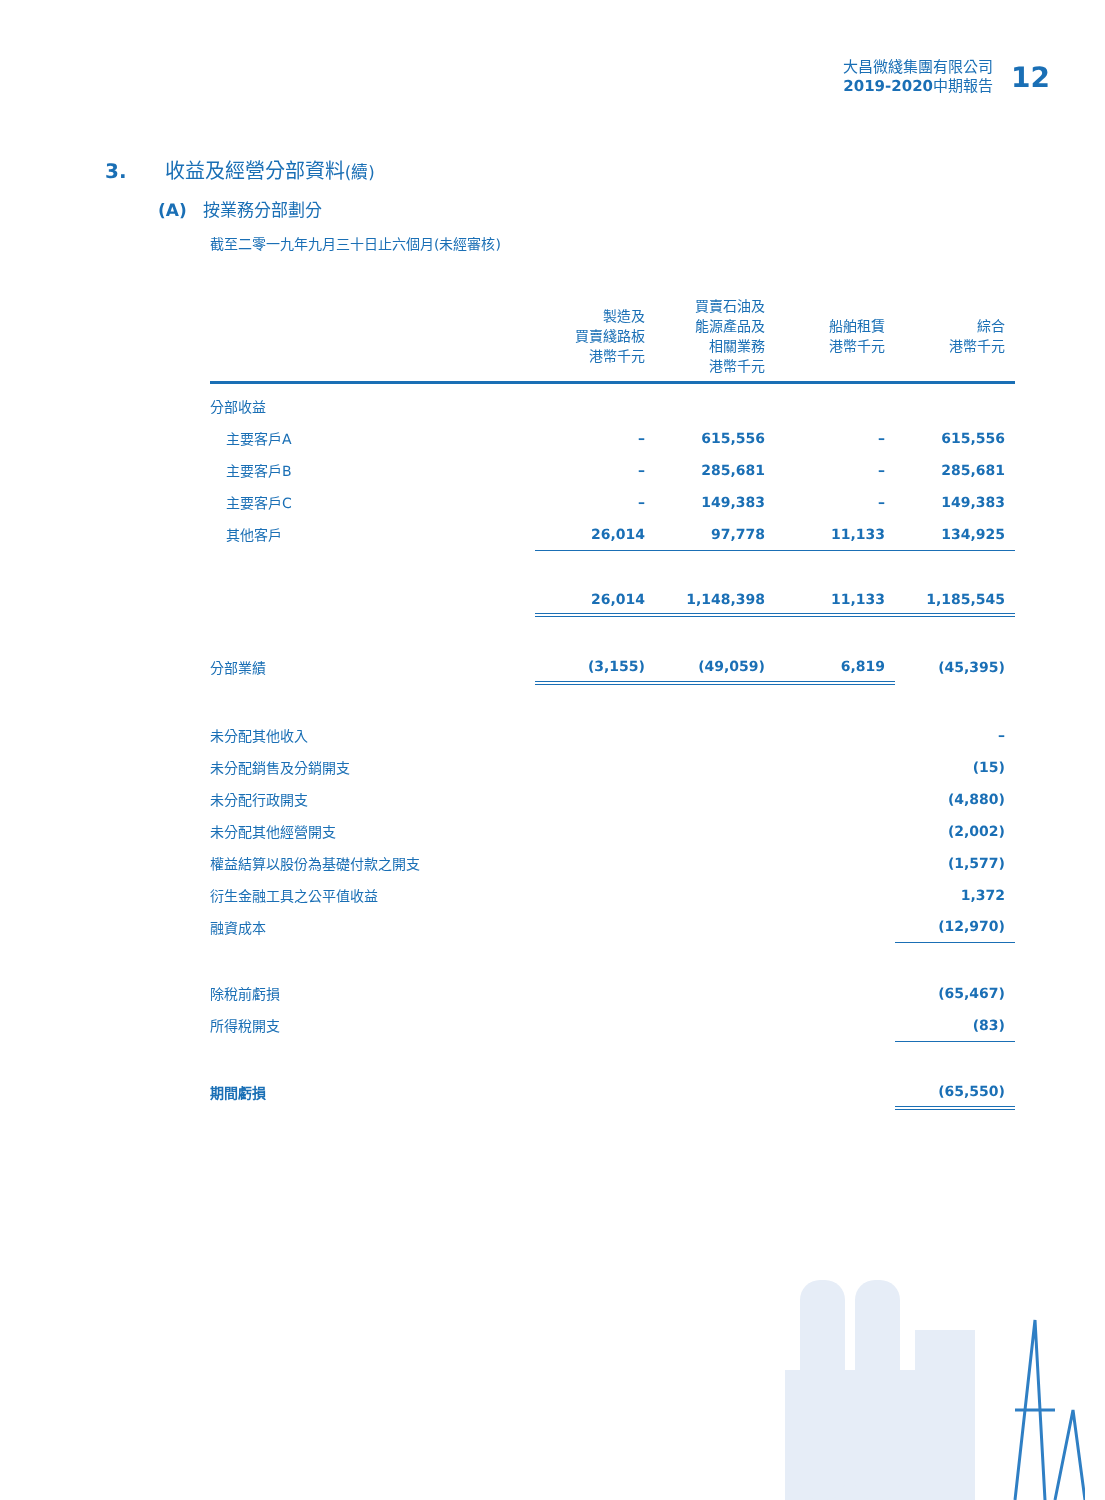大昌微綫集團有限公司
2019-2020中期報告
12
3. 收益及經營分部資料(續)
(A) 按業務分部劃分
截至二零一九年九月三十日止六個月(未經審核)
| | 製造及 買賣綫路板 港幣千元 | 買賣石油及 能源產品及 相關業務 港幣千元 | 船舶租賃 港幣千元 | 綜合 港幣千元 |
| --- | --- | --- | --- | --- |
| 分部收益 | | | | |
| 主要客戶A | – | 615,556 | – | 615,556 |
| 主要客戶B | – | 285,681 | – | 285,681 |
| 主要客戶C | – | 149,383 | – | 149,383 |
| 其他客戶 | 26,014 | 97,778 | 11,133 | 134,925 |
| | 26,014 | 1,148,398 | 11,133 | 1,185,545 |
| 分部業績 | (3,155) | (49,059) | 6,819 | (45,395) |
| 未分配其他收入 | | | | – |
| 未分配銷售及分銷開支 | | | | (15) |
| 未分配行政開支 | | | | (4,880) |
| 未分配其他經營開支 | | | | (2,002) |
| 權益結算以股份為基礎付款之開支 | | | | (1,577) |
| 衍生金融工具之公平值收益 | | | | 1,372 |
| 融資成本 | | | | (12,970) |
| 除稅前虧損 | | | | (65,467) |
| 所得稅開支 | | | | (83) |
| 期間虧損 | | | | (65,550) |